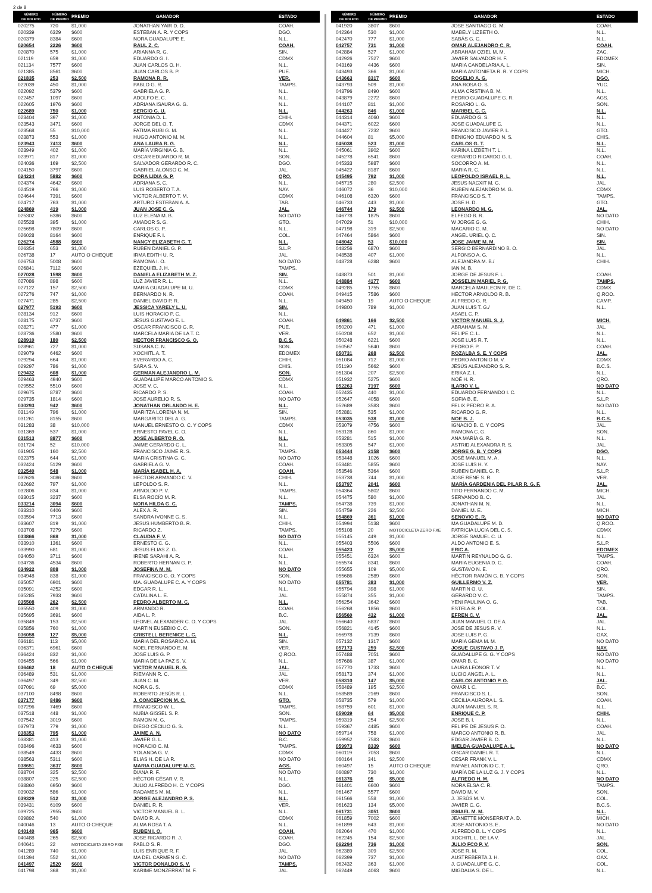2 de 8
| NÚMERO DE BOLETO | NÚMERO DE PREMIO | PREMIO | GANADOR | ESTADO |
| --- | --- | --- | --- | --- |
| 020275 | 720 | $1,000 | JONATHAN YAIR D. D. | COAH. |
| 020339 | 6329 | $600 | ESTEBAN A. R. Y COPS | DGO. |
| 020379 | 8384 | $600 | NORA GUADALUPE E. | N.L. |
| 020654 | 2226 | $600 | RAUL Z. C. | COAH. |
| 020870 | 575 | $1,000 | ARIANNA R. G. | SIN. |
| 021119 | 659 | $1,000 | EDUARDO G. I. | CDMX |
| 021134 | 7577 | $600 | JUAN CARLOS O. H. | N.L. |
| 021385 | 8561 | $600 | JUAN CARLOS B. P. | PUE. |
| 021835 | 253 | $2,500 | RAMONA R. R. | VER. |
| 022039 | 450 | $1,000 | PABLO G. R. | TAMPS. |
| 022092 | 5379 | $600 | GABRIELA G. P. | N.L. |
| 022457 | 1097 | $600 | ADOLFO E. C. | N.L. |
| 022605 | 1976 | $600 | ADRIANA ISAURA G. G. | N.L. |
| 022689 | 750 | $1,000 | SERGIO G. U. | N.L. |
| 023404 | 397 | $1,000 | ANTONIA D. L. | CHIH. |
| 023543 | 3471 | $600 | JORGE DEL O. T. | CDMX |
| 023568 | 55 | $10,000 | FATIMA RUBI G. M. | N.L. |
| 023873 | 553 | $1,000 | HUGO ANTONIO M. M. | N.L. |
| 023943 | 7413 | $600 | ANA LAURA R. G. | N.L. |
| 023949 | 402 | $1,000 | MARÍA VIRGINIA G. B. | N.L. |
| 023971 | 817 | $1,000 | OSCAR EDUARDO R. M. | SON. |
| 024036 | 169 | $2,500 | SALVADOR GERARDO R. C. | DGO. |
| 024150 | 3797 | $600 | GABRIEL ALONSO C. M. | JAL. |
| 024224 | 5882 | $600 | DORA LIDIA G. P. | QRO. |
| 024374 | 4642 | $600 | ADRIANA S. C. | N.L. |
| 024519 | 766 | $1,000 | LUIS ROBERTO T. A. | NAY. |
| 024644 | 7391 | $600 | VICTOR ALBERTO T. M. | CDMX |
| 024717 | 763 | $1,000 | ARTURO ESTEBAN A. A. | TAB. |
| 024869 | 419 | $1,000 | JUAN JOSE C. G. | JAL. |
| 025302 | 6386 | $600 | LUZ ELENA M. B. | NO DATO |
| 025528 | 395 | $1,000 | AMADOR S. G. | GTO. |
| 025698 | 7809 | $600 | CARLOS G. P. | N.L. |
| 026028 | 8164 | $600 | ENRIQUE F. I. | COL. |
| 026274 | 4588 | $600 | NANCY ELIZABETH G. T. | N.L. |
| 026354 | 653 | $1,000 | RUBEN DANIEL G. P. | S.L.P. |
| 026738 | 17 | AUTO O CHEQUE | IRMA EDITH U. R. | JAL. |
| 026753 | 5008 | $600 | RAMONA I. O. | NO DATO |
| 026841 | 7112 | $600 | EZEQUIEL J. H. | TAMPS. |
| 027028 | 1598 | $600 | DANIELA ELIZABETH M. Z. | SIN. |
| 027086 | 898 | $600 | LUZ JAVIER R. L. | N.L. |
| 027122 | 157 | $2,500 | MARIA GUADALUPE M. U. | CDMX |
| 027276 | 747 | $1,000 | BERNARDO N. R. | COAH. |
| 027471 | 285 | $2,500 | DANIEL DAVID P. R. | N.L. |
| 027977 | 5193 | $600 | JESSICA YARELY L. U. | SIN. |
| 028134 | 912 | $600 | LUIS HORACIO P. C. | N.L. |
| 028175 | 6737 | $600 | JESUS GUSTAVO E. L. | COAH. |
| 028271 | 477 | $1,000 | OSCAR FRANCISCO G. R. | PUE. |
| 028736 | 2580 | $600 | MARCELA MARIA DE LA T. C. | VER. |
| 028910 | 180 | $2,500 | HECTOR FRANCISCO G. O. | B.C.S. |
| 028961 | 727 | $1,000 | SUSANA C. N. | SON. |
| 029079 | 6462 | $600 | XOCHITL A. T. | EDOMEX |
| 029294 | 664 | $1,000 | EVERARDO A. C. | CHIH. |
| 029297 | 786 | $1,000 | SARA S. V. | CHIS. |
| 029432 | 608 | $1,000 | GERMAN ALEJANDRO L. M. | SON. |
| 029463 | 4940 | $600 | GUADALUPE MARCO ANTONIO S. | CDMX |
| 029552 | 5510 | $600 | JOSE V. C. | N.L. |
| 029675 | 8787 | $600 | RICARDO P. S. | COAH. |
| 029735 | 1814 | $600 | JOSE AURELIO R. S. | NO DATO |
| 030293 | 942 | $600 | JONATHAN ORLANDO H. E. | N.L. |
| 031149 | 796 | $1,000 | MARITZA LORENA N. M. | SIN. |
| 031261 | 8155 | $600 | MARGARITO DEL A. G. | TAMPS. |
| 031283 | 38 | $10,000 | MANUEL ERNESTO O. C. Y COPS | CDMX |
| 031369 | 537 | $1,000 | ERNESTO PAVEL C. O. | N.L. |
| 031513 | 8877 | $600 | JOSÉ ALBERTO R. O. | N.L. |
| 031724 | 52 | $10,000 | JAIME GERARDO G. L. | N.L. |
| 031905 | 160 | $2,500 | FRANCISCO JAIME R. S. | TAMPS. |
| 032375 | 644 | $1,000 | MARIA CRISTINA G. C. | NO DATO |
| 032424 | 5129 | $600 | GABRIELA G. V. | COAH. |
| 032540 | 548 | $1,000 | MARÍA ISABEL H. A. | COAH. |
| 032626 | 3086 | $600 | HECTOR ARMANDO C. V. | CHIH. |
| 032692 | 797 | $1,000 | LEPOLDO S. R. | N.L. |
| 032806 | 834 | $1,000 | ARNOLDO P. V. | TAMPS. |
| 033015 | 3237 | $600 | ELSA ROCÍO M. R. | N.L. |
| 033214 | 3094 | $600 | NORA HILDA G. C. | TAMPS. |
| 033310 | 6406 | $600 | ALEX A. R. | SIN. |
| 033594 | 7713 | $600 | SANDRA IVONNE G. S. | N.L. |
| 033607 | 819 | $1,000 | JESUS HUMBERTO B. R. | CHIH. |
| 033708 | 7279 | $600 | RICARDO Z. | TAMPS. |
| 033866 | 868 | $1,000 | CLAUDIA F. V. | NO DATO |
| 033910 | 1361 | $600 | ERNESTO C. G. | N.L. |
| 033990 | 681 | $1,000 | JESUS ELIAS Z. G. | COAH. |
| 034050 | 3711 | $600 | IRENE SARAHI A. R. | N.L. |
| 034736 | 4534 | $600 | ROBERTO HERNAN G. P. | N.L. |
| 034922 | 808 | $1,000 | JOSEFINA M. M. | NO DATO |
| 034948 | 838 | $1,000 | FRANCISCO G. O. Y COPS | SON. |
| 035057 | 6901 | $600 | MA. GUADALUPE C. A. Y COPS | NO DATO |
| 035091 | 4252 | $600 | EDGAR R. L. | N.L. |
| 035285 | 7933 | $600 | CATALINA L. E. | JAL. |
| 035508 | 262 | $2,500 | PEDRO ALBERTO M. C. | N.L. |
| 035550 | 409 | $1,000 | ARMANDO R. | COAH. |
| 035695 | 3691 | $600 | AIDA L. P. | B.C. |
| 035849 | 153 | $2,500 | LEONEL ALEXANDER C. O. Y COPS | JAL. |
| 035856 | 760 | $1,000 | MARTIN EUSEBIO C. C. | SON. |
| 036058 | 127 | $5,000 | CRISTELL BERENICE L. C. | N.L. |
| 036181 | 113 | $5,000 | MARIA DEL ROSARIO A. M. | SIN. |
| 036371 | 6961 | $600 | NOEL FERNANDO E. M. | VER. |
| 036424 | 832 | $1,000 | JOSE LUIS G. P. | Q.ROO. |
| 036455 | 566 | $1,000 | MARIA DE LA PAZ S. V. | N.L. |
| 036462 | 18 | AUTO O CHEQUE | VICTOR MANUEL R. G. | JAL. |
| 036489 | 531 | $1,000 | RIEMANN R. C. | JAL. |
| 036497 | 349 | $2,500 | JUAN C. M. | VER. |
| 037091 | 69 | $5,000 | NORA G. S. | CDMX |
| 037100 | 8498 | $600 | ROBERTO JESÚS R. L. | N.L. |
| 037177 | 8486 | $600 | J. CONCEPCION M. C. | GTO. |
| 037296 | 7469 | $600 | FRANCISCO W. L. | TAMPS. |
| 037518 | 448 | $1,000 | NUBIA GISSEL S. P. | SON. |
| 037542 | 3019 | $600 | RAMON M. G. | TAMPS. |
| 037973 | 779 | $1,000 | DIEGO CECILIO G. S. | N.L. |
| 038353 | 795 | $1,000 | JAIME A. N. | NO DATO |
| 038381 | 413 | $1,000 | JAVIER G. L. | B.C. |
| 038496 | 4633 | $600 | HORACIO C. M. | TAMPS. |
| 038549 | 4433 | $600 | YOLANDA G. V. | CDMX |
| 038563 | 5311 | $600 | ELIAS H. DE LA R. | NO DATO |
| 038651 | 3637 | $600 | MARIA GUADALUPE M. G. | AGS. |
| 038704 | 325 | $2,500 | DIANA R. F. | NO DATO |
| 038807 | 225 | $2,500 | HÉCTOR CÉSAR V. R. | N.L. |
| 038860 | 6950 | $600 | JULIO ALFREDO H. C. Y COPS | DGO. |
| 039032 | 586 | $1,000 | RADAMES M. M. | N.L. |
| 039329 | 512 | $1,000 | JORGE ALEJANDRO P. S. | N.L. |
| 039431 | 6109 | $600 | DANIEL R. R. | VER. |
| 039725 | 7955 | $600 | VICTOR MANUEL B. L. | N.L. |
| 039892 | 540 | $1,000 | DAVID R. A. | CDMX |
| 040046 | 13 | AUTO O CHEQUE | ALMA ROSA T. A. | N.L. |
| 040140 | 965 | $600 | RUBEN I. Q. | COAH. |
| 040488 | 265 | $2,500 | JOSE RICARDO R. J. | COAH. |
| 040641 | 22 | MOTOCICLETA ZERO FXE | PABLO S. R. | DGO. |
| 041289 | 740 | $1,000 | LUIS ENRIQUE R. F. | JAL. |
| 041394 | 552 | $1,000 | MA DEL CARMEN G. C. | NO DATO |
| 041497 | 2520 | $600 | VICTOR DONALDO S. V. | TAMPS. |
| 041798 | 368 | $1,000 | KARIME MONZERRAT M. F. | JAL. |
| NÚMERO DE BOLETO | NÚMERO DE PREMIO | PREMIO | GANADOR | ESTADO |
| --- | --- | --- | --- | --- |
| 041920 | 3807 | $600 | JOSE SANTIAGO G. M. | COAH. |
| 042364 | 530 | $1,000 | MABELY LIZBETH O. | N.L. |
| 042470 | 777 | $1,000 | SABÁS G. C. | N.L. |
| 042757 | 731 | $1,000 | OMAR ALEJANDRO C. R. | COAH. |
| 042884 | 527 | $1,000 | ABRAHAM OZIEL M. M. | ZAC. |
| 042926 | 7527 | $600 | JAVIER SALVADOR H. F. | EDOMEX |
| 043169 | 4436 | $600 | MARIA CANDELARIA A. L. | SIN. |
| 043493 | 366 | $1,000 | MARIA ANTONIETA R. R. Y COPS | MICH. |
| 043663 | 8317 | $600 | ROGELIO A. G. | DGO. |
| 043793 | 509 | $1,000 | ANA ROSA O. S. | YUC. |
| 043796 | 8490 | $600 | ALMA CRISTINA B. M. | N.L. |
| 043879 | 2272 | $600 | PEDRO GUADALUPE G. R. | AGS. |
| 044107 | 811 | $1,000 | ROSARIO L. G. | SON. |
| 044263 | 846 | $1,000 | MARIBEL C. C. | N.L. |
| 044314 | 4060 | $600 | EDUARDO G. S. | N.L. |
| 044371 | 6022 | $600 | JOSE GUADALUPE C. | N.L. |
| 044427 | 7232 | $600 | FRANCISCO JAVIER P. L. | GTO. |
| 044604 | 81 | $5,000 | BENIGNO EDUARDO N. S. | CHIS. |
| 045038 | 523 | $1,000 | CARLOS G. T. | N.L. |
| 045061 | 3902 | $600 | KARINA LIZBETH T. L. | N.L. |
| 045278 | 6541 | $600 | GERARDO RICARDO G. L. | COAH. |
| 045333 | 5987 | $600 | SOCORRO A. M. | N.L. |
| 045422 | 8187 | $600 | MARIA R. C. | N.L. |
| 045495 | 792 | $1,000 | LEOPOLDO ISRAEL R. L. | N.L. |
| 045715 | 280 | $2,500 | JESUS NACXIT M. G. | JAL. |
| 046072 | 36 | $10,000 | RUBEN ALEJANDRO M. G. | CDMX |
| 046108 | 6320 | $600 | FRANCISCO S. T. | TAMPS. |
| 046733 | 443 | $1,000 | JOSE H. D. | GTO. |
| 046744 | 179 | $2,500 | LEONARDO M. G. | JAL. |
| 046778 | 1875 | $600 | ELFEGO B. R. | NO DATO |
| 047029 | 51 | $10,000 | W JORGE G. G. | CHIH. |
| 047198 | 319 | $2,500 | MACARIO G. M. | NO DATO |
| 047464 | 5864 | $600 | ANGEL URIEL Q. C. | SIN. |
| 048042 | 53 | $10,000 | JOSE JAIME M. M. | SIN. |
| 048256 | 6870 | $600 | SERGIO BERNARDINO B. O. | JAL. |
| 048538 | 407 | $1,000 | ALFONSO A. G. | N.L. |
| 048728 | 6288 | $600 | ALEJANDRA M. B./ | CHIH. |
| | | | IAN M. B. | |
| 048873 | 501 | $1,000 | JORGE DE JESUS F. L. | COAH. |
| 048884 | 4177 | $600 | JOSSELIN MARIEL P. G. | TAMPS. |
| 049285 | 1755 | $600 | MARCELA MAULEON R. DE C. | CDMX |
| 049415 | 7586 | $600 | HECTOR ARNOLDO R. B. | Q.ROO. |
| 049450 | 19 | AUTO O CHEQUE | ALFREDO G. R. | CAMP. |
| 049800 | 789 | $1,000 | JUAN LUIS T. G./ | N.L. |
| | | | ASAEL C. P. | |
| 049861 | 166 | $2,500 | VICTOR MANUEL S. J. | MICH. |
| 050200 | 471 | $1,000 | ABRAHAM S. M. | JAL. |
| 050208 | 652 | $1,000 | FELIPE C. L. | N.L. |
| 050248 | 6221 | $600 | JOSE LUIS R. T. | N.L. |
| 050567 | 5640 | $600 | PEDRO F. P. | COAH. |
| 050731 | 268 | $2,500 | ROZALBA S. E. Y COPS | JAL. |
| 051084 | 712 | $1,000 | PEDRO ANTONIO M. V. | CDMX |
| 051190 | 5662 | $600 | JESÚS ALEJANDRO S. R. | B.C.S. |
| 051304 | 207 | $2,500 | ERIKA Z. I. | N.L. |
| 051932 | 5275 | $600 | NOÉ H. R. | QRO. |
| 052263 | 7197 | $600 | ILARIO V. L. | NO DATO |
| 052435 | 440 | $1,000 | EDUARDO FERNANDO I. C. | N.L. |
| 052647 | 4058 | $600 | SOFIA B. E. | S.L.P. |
| 052689 | 3583 | $600 | FELIX PEDRO R. A. | NO DATO |
| 052881 | 535 | $1,000 | RICARDO G. R. | N.L. |
| 053035 | 538 | $1,000 | NOE B. J. | B.C.S. |
| 053079 | 4756 | $600 | IGNACIO B. C. Y COPS | JAL. |
| 053128 | 860 | $1,000 | RAMONA C. G. | SON. |
| 053281 | 515 | $1,000 | ANA MARÍA G. R. | N.L. |
| 053305 | 547 | $1,000 | ASTRID ALEXANDRA R. S. | JAL. |
| 053444 | 2158 | $600 | JORGE G. B. Y COPS | DGO. |
| 053448 | 1026 | $600 | JOSÉ MANUEL M. A. | N.L. |
| 053481 | 5855 | $600 | JOSE LUIS H. Y. | NAY. |
| 053546 | 5364 | $600 | RUBEN DANIEL G. P. | S.L.P. |
| 053738 | 744 | $1,000 | JOSE RENE S. R. | VER. |
| 053797 | 2041 | $600 | MARÍA GARDENIA DEL PILAR R. G. F. | JAL. |
| 054364 | 5802 | $600 | TITO FERNANDO C. M. | MICH. |
| 054475 | 580 | $1,000 | SERVANDO B. C. | JAL. |
| 054738 | 739 | $1,000 | JONATHAN M. N. | N.L. |
| 054759 | 226 | $2,500 | DANIEL M. E. | MICH. |
| 054869 | 361 | $1,000 | SENOVIO E. R. | NO DATO |
| 054994 | 5138 | $600 | MA GUADALUPE M. D. | Q.ROO. |
| 055108 | 20 | MOTOCICLETA ZERO FXE | PATRICIA LUCIA DEL C. S. | CDMX |
| 055145 | 449 | $1,000 | JORGE SAMUEL C. U. | N.L. |
| 055403 | 5506 | $600 | ALDO ANTONIO E. S. | S.L.P. |
| 055423 | 72 | $5,000 | ERIC A. | EDOMEX |
| 055451 | 6324 | $600 | MARTIN REYNALDO G. G. | TAMPS. |
| 055574 | 8341 | $600 | MARIA EUGENIA D. C. | COAH. |
| 055655 | 109 | $5,000 | GUSTAVO N. E. | QRO. |
| 055686 | 2589 | $600 | HÉCTOR RAMÓN G. B. Y COPS | SON. |
| 055781 | 383 | $1,000 | GUILLERMO V. Z. | VER. |
| 055794 | 398 | $1,000 | MARTIN O. U. | SIN. |
| 055874 | 355 | $1,000 | GERARDO V. C. | TAMPS. |
| 056254 | 3642 | $600 | YENI PAULINA O. G. | TAB. |
| 056268 | 1856 | $600 | ESTELA R. P. | COL. |
| 056560 | 432 | $1,000 | EFREN C. V. | JAL. |
| 056640 | 6837 | $600 | JUAN MANUEL O. DE A. | JAL. |
| 056821 | 4145 | $600 | JOSE DE JESUS R. V. | N.L. |
| 056978 | 7139 | $600 | JOSE LUIS P. G. | OAX. |
| 057132 | 1317 | $600 | MARIA GEMA M. M. | NO DATO |
| 057173 | 259 | $2,500 | JOSUE GUSTAVO J. P. | NAY. |
| 057488 | 7051 | $600 | GUADALUPE G. G. Y COPS | NO DATO |
| 057686 | 387 | $1,000 | OMAR B. C. | NO DATO |
| 057770 | 1733 | $600 | LAURA LEONOR T. V. | N.L. |
| 058173 | 374 | $1,000 | LUCIO ANGEL A. L. | N.L. |
| 058310 | 147 | $5,000 | CARLOS ANTONIO P. O. | JAL. |
| 058489 | 195 | $2,500 | OMAR I. C. | B.C. |
| 058589 | 2169 | $600 | FRANCISCO S. L. | SON. |
| 058735 | 579 | $1,000 | CECILIA AURORA L. S. | COAH. |
| 058759 | 601 | $1,000 | JUAN MANUEL S. R. | N.L. |
| 059039 | 64 | $5,000 | ENRIQUE C. P. | CHIH. |
| 059319 | 254 | $2,500 | JOSE B. I. | N.L. |
| 059367 | 4485 | $600 | FELIPE DE JESUS F. O. | COAH. |
| 059714 | 758 | $1,000 | MARCO ANTONIO R. B. | JAL. |
| 059952 | 7583 | $600 | EDGAR JAVIER B. O. | N.L. |
| 059973 | 8339 | $600 | IMELDA GUADALUPE A. L. | NO DATO |
| 060119 | 7053 | $600 | OSCAR DANIEL R. T. | N.L. |
| 060164 | 341 | $2,500 | CESAR FRANK V. L. | CDMX |
| 060497 | 15 | AUTO O CHEQUE | RAFAEL ANTONIO C. T. | QRO. |
| 060897 | 730 | $1,000 | MARÍA DE LA LUZ G. J. Y COPS | N.L. |
| 061376 | 95 | $5,000 | ALFREDO H. M. | NO DATO |
| 061401 | 6600 | $600 | NORA ELSA C. R. | TAMPS. |
| 061467 | 5577 | $600 | DAVID M. V. | SON. |
| 061566 | 558 | $1,000 | J. JESÚS M. V. | COL. |
| 061623 | 134 | $5,000 | JAVIER C. G. | B.C.S. |
| 061731 | 3051 | $600 | ISMAEL M. M. | N.L. |
| 061859 | 7002 | $600 | JEANETTE MONSERRAT A. D. | MICH. |
| 061899 | 643 | $1,000 | JOSE ANTONIO S. E. | NO DATO |
| 062064 | 470 | $1,000 | ALFREDO B. L. Y COPS | N.L. |
| 062245 | 154 | $2,500 | XOCHITL L. DE LA V. | JAL. |
| 062294 | 736 | $1,000 | JULIO FCO P. V. | SON. |
| 062389 | 309 | $2,500 | JOSE R. M. | COL. |
| 062399 | 737 | $1,000 | AUSTREBERTA J. H. | OAX. |
| 062432 | 363 | $1,000 | J. GUADALUPE G. C. | COL. |
| 062449 | 4063 | $600 | MIGDALIA S. DE L. | N.L. |